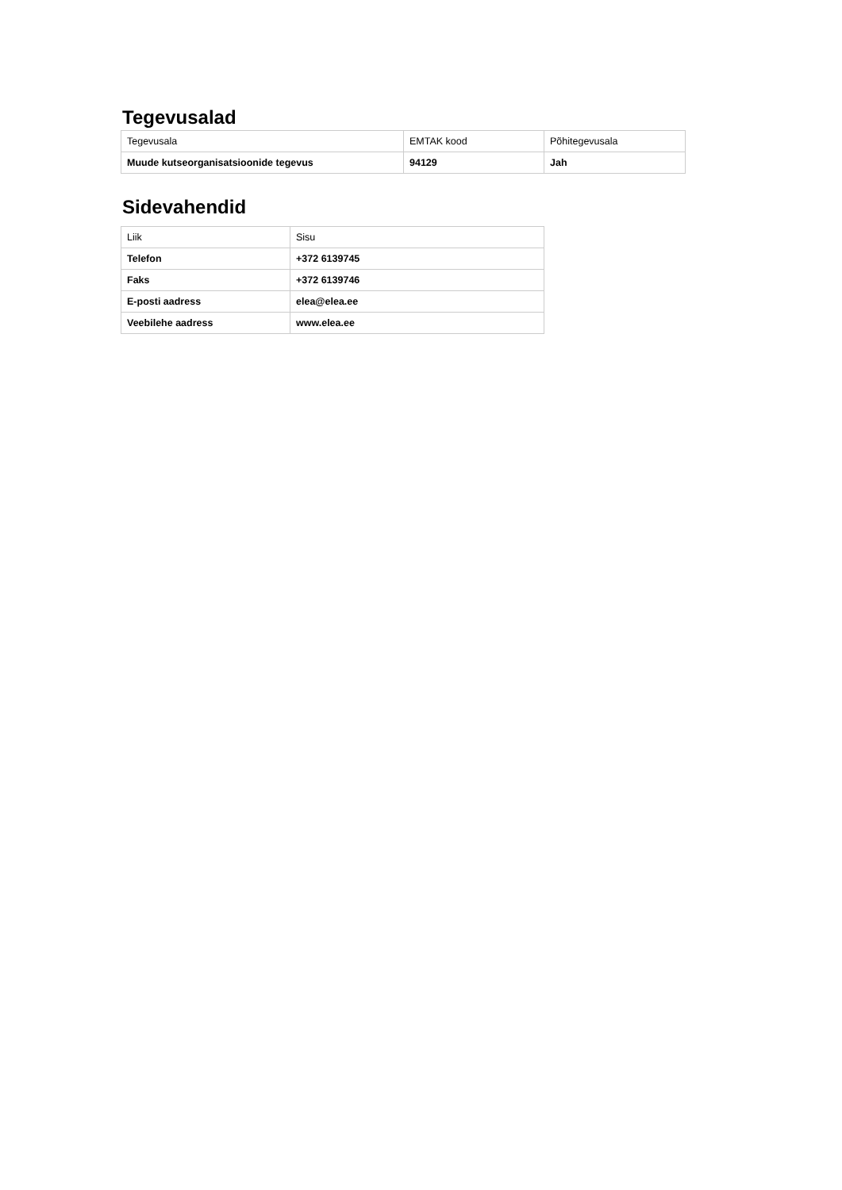Tegevusalad
| Tegevusala | EMTAK kood | Põhitegevusala |
| Muude kutseorganisatsioonide tegevus | 94129 | Jah |
Sidevahendid
| Liik | Sisu |
| Telefon | +372 6139745 |
| Faks | +372 6139746 |
| E-posti aadress | elea@elea.ee |
| Veebilehe aadress | www.elea.ee |